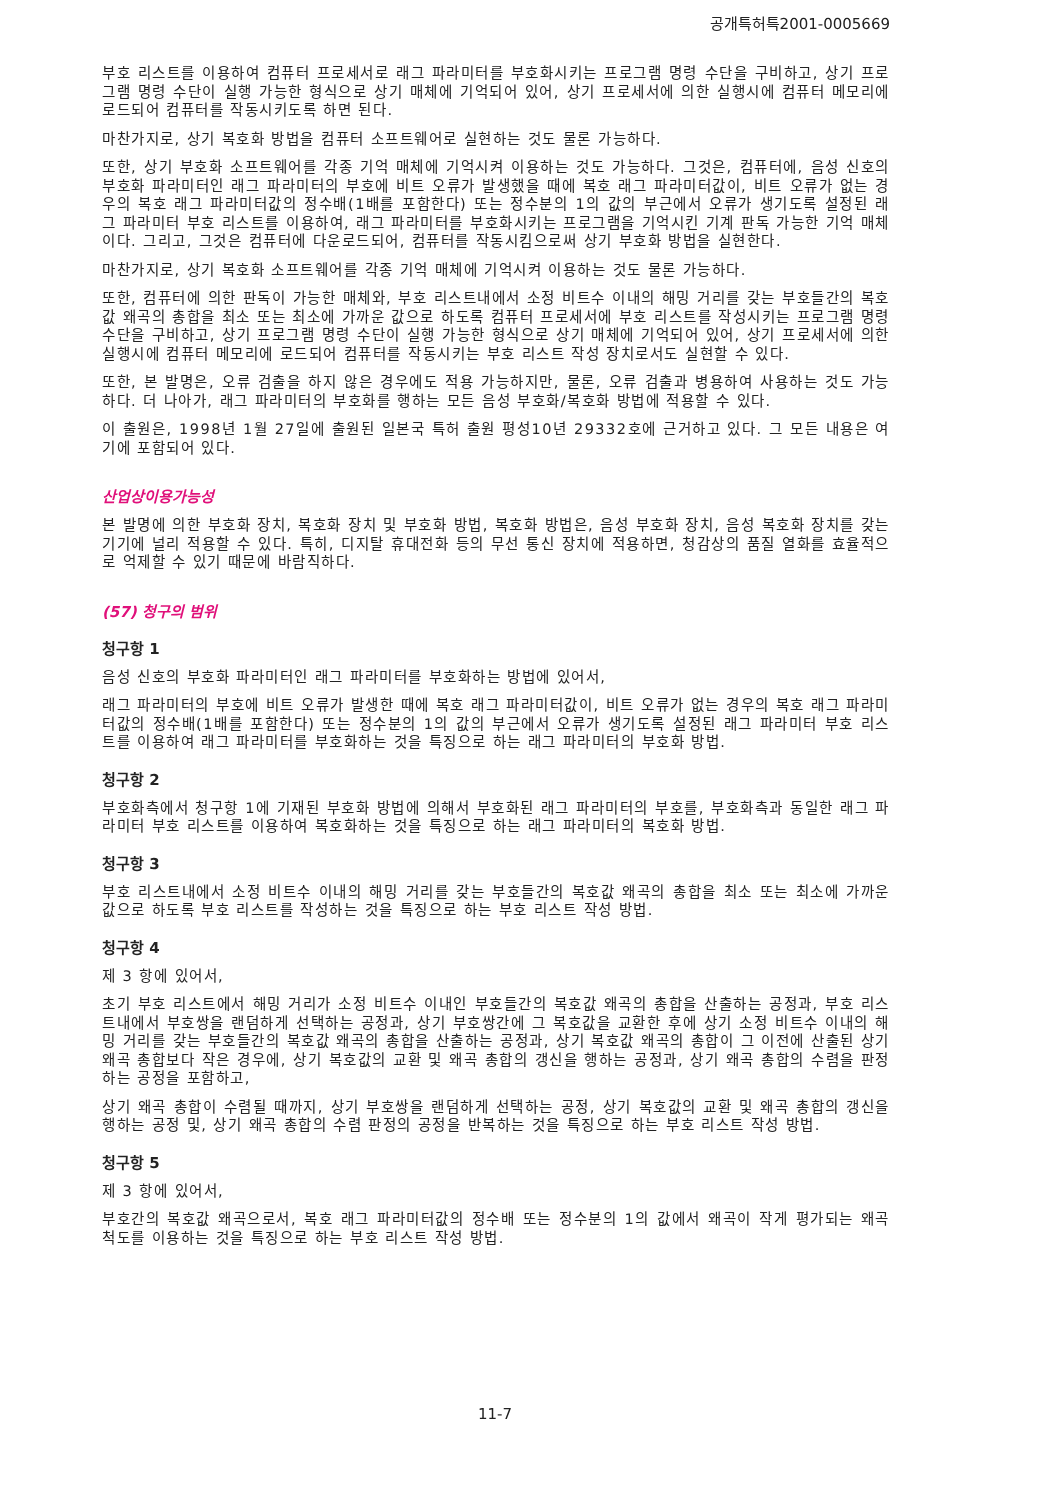공개특허특2001-0005669
부호 리스트를 이용하여 컴퓨터 프로세서로 래그 파라미터를 부호화시키는 프로그램 명령 수단을 구비하고, 상기 프로그램 명령 수단이 실행 가능한 형식으로 상기 매체에 기억되어 있어, 상기 프로세서에 의한 실행시에 컴퓨터 메모리에 로드되어 컴퓨터를 작동시키도록 하면 된다.
마찬가지로, 상기 복호화 방법을 컴퓨터 소프트웨어로 실현하는 것도 물론 가능하다.
또한, 상기 부호화 소프트웨어를 각종 기억 매체에 기억시켜 이용하는 것도 가능하다. 그것은, 컴퓨터에, 음성 신호의 부호화 파라미터인 래그 파라미터의 부호에 비트 오류가 발생했을 때에 복호 래그 파라미터값이, 비트 오류가 없는 경우의 복호 래그 파라미터값의 정수배(1배를 포함한다) 또는 정수분의 1의 값의 부근에서 오류가 생기도록 설정된 래그 파라미터 부호 리스트를 이용하여, 래그 파라미터를 부호화시키는 프로그램을 기억시킨 기계 판독 가능한 기억 매체이다. 그리고, 그것은 컴퓨터에 다운로드되어, 컴퓨터를 작동시킴으로써 상기 부호화 방법을 실현한다.
마찬가지로, 상기 복호화 소프트웨어를 각종 기억 매체에 기억시켜 이용하는 것도 물론 가능하다.
또한, 컴퓨터에 의한 판독이 가능한 매체와, 부호 리스트내에서 소정 비트수 이내의 해밍 거리를 갖는 부호들간의 복호값 왜곡의 총합을 최소 또는 최소에 가까운 값으로 하도록 컴퓨터 프로세서에 부호 리스트를 작성시키는 프로그램 명령 수단을 구비하고, 상기 프로그램 명령 수단이 실행 가능한 형식으로 상기 매체에 기억되어 있어, 상기 프로세서에 의한 실행시에 컴퓨터 메모리에 로드되어 컴퓨터를 작동시키는 부호 리스트 작성 장치로서도 실현할 수 있다.
또한, 본 발명은, 오류 검출을 하지 않은 경우에도 적용 가능하지만, 물론, 오류 검출과 병용하여 사용하는 것도 가능하다. 더 나아가, 래그 파라미터의 부호화를 행하는 모든 음성 부호화/복호화 방법에 적용할 수 있다.
이 출원은, 1998년 1월 27일에 출원된 일본국 특허 출원 평성10년 29332호에 근거하고 있다. 그 모든 내용은 여기에 포함되어 있다.
산업상이용가능성
본 발명에 의한 부호화 장치, 복호화 장치 및 부호화 방법, 복호화 방법은, 음성 부호화 장치, 음성 복호화 장치를 갖는 기기에 널리 적용할 수 있다. 특히, 디지탈 휴대전화 등의 무선 통신 장치에 적용하면, 청감상의 품질 열화를 효율적으로 억제할 수 있기 때문에 바람직하다.
(57) 청구의 범위
청구항 1
음성 신호의 부호화 파라미터인 래그 파라미터를 부호화하는 방법에 있어서,
래그 파라미터의 부호에 비트 오류가 발생한 때에 복호 래그 파라미터값이, 비트 오류가 없는 경우의 복호 래그 파라미터값의 정수배(1배를 포함한다) 또는 정수분의 1의 값의 부근에서 오류가 생기도록 설정된 래그 파라미터 부호 리스트를 이용하여 래그 파라미터를 부호화하는 것을 특징으로 하는 래그 파라미터의 부호화 방법.
청구항 2
부호화측에서 청구항 1에 기재된 부호화 방법에 의해서 부호화된 래그 파라미터의 부호를, 부호화측과 동일한 래그 파라미터 부호 리스트를 이용하여 복호화하는 것을 특징으로 하는 래그 파라미터의 복호화 방법.
청구항 3
부호 리스트내에서 소정 비트수 이내의 해밍 거리를 갖는 부호들간의 복호값 왜곡의 총합을 최소 또는 최소에 가까운 값으로 하도록 부호 리스트를 작성하는 것을 특징으로 하는 부호 리스트 작성 방법.
청구항 4
제 3 항에 있어서,
초기 부호 리스트에서 해밍 거리가 소정 비트수 이내인 부호들간의 복호값 왜곡의 총합을 산출하는 공정과, 부호 리스트내에서 부호쌍을 랜덤하게 선택하는 공정과, 상기 부호쌍간에 그 복호값을 교환한 후에 상기 소정 비트수 이내의 해밍 거리를 갖는 부호들간의 복호값 왜곡의 총합을 산출하는 공정과, 상기 복호값 왜곡의 총합이 그 이전에 산출된 상기 왜곡 총합보다 작은 경우에, 상기 복호값의 교환 및 왜곡 총합의 갱신을 행하는 공정과, 상기 왜곡 총합의 수렴을 판정하는 공정을 포함하고,
상기 왜곡 총합이 수렴될 때까지, 상기 부호쌍을 랜덤하게 선택하는 공정, 상기 복호값의 교환 및 왜곡 총합의 갱신을 행하는 공정 및, 상기 왜곡 총합의 수렴 판정의 공정을 반복하는 것을 특징으로 하는 부호 리스트 작성 방법.
청구항 5
제 3 항에 있어서,
부호간의 복호값 왜곡으로서, 복호 래그 파라미터값의 정수배 또는 정수분의 1의 값에서 왜곡이 작게 평가되는 왜곡 척도를 이용하는 것을 특징으로 하는 부호 리스트 작성 방법.
11-7